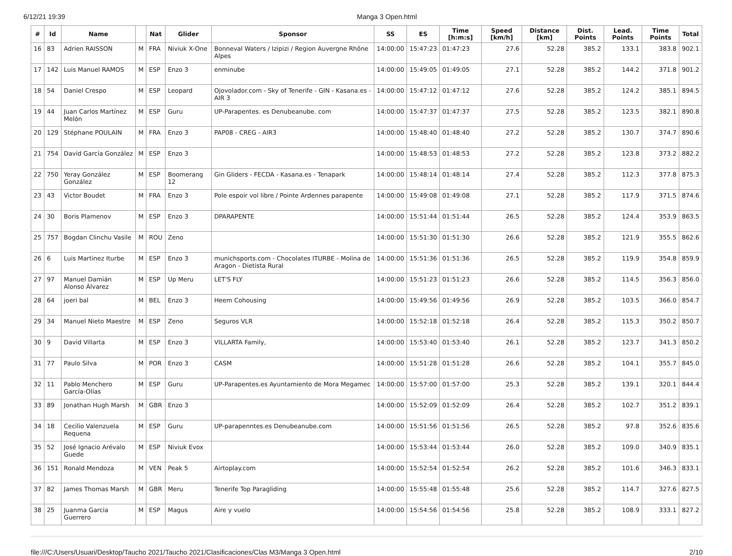6/12/21 19:39 Manga 3 Open.html
| # | Id | Name | | Nat | Glider | Sponsor | SS | ES | Time [h:m:s] | Speed [km/h] | Distance [km] | Dist. Points | Lead. Points | Time Points | Total |
| --- | --- | --- | --- | --- | --- | --- | --- | --- | --- | --- | --- | --- | --- | --- | --- |
| 16 | 83 | Adrien RAISSON | M | FRA | Niviuk X-One | Bonneval Waters / Izipizi / Region Auvergne Rhône Alpes | 14:00:00 | 15:47:23 | 01:47:23 | 27.6 | 52.28 | 385.2 | 133.1 | 383.8 | 902.1 |
| 17 | 142 | Luis Manuel RAMOS | M | ESP | Enzo 3 | enminube | 14:00:00 | 15:49:05 | 01:49:05 | 27.1 | 52.28 | 385.2 | 144.2 | 371.8 | 901.2 |
| 18 | 54 | Daniel Crespo | M | ESP | Leopard | Ojovolador.com - Sky of Tenerife - GIN - Kasana.es - AIR 3 | 14:00:00 | 15:47:12 | 01:47:12 | 27.6 | 52.28 | 385.2 | 124.2 | 385.1 | 894.5 |
| 19 | 44 | Juan Carlos Martínez Melón | M | ESP | Guru | UP-Parapentes. es Denubeanube. com | 14:00:00 | 15:47:37 | 01:47:37 | 27.5 | 52.28 | 385.2 | 123.5 | 382.1 | 890.8 |
| 20 | 129 | Stéphane POULAIN | M | FRA | Enzo 3 | PAP08 - CREG - AIR3 | 14:00:00 | 15:48:40 | 01:48:40 | 27.2 | 52.28 | 385.2 | 130.7 | 374.7 | 890.6 |
| 21 | 754 | David García González | M | ESP | Enzo 3 | | 14:00:00 | 15:48:53 | 01:48:53 | 27.2 | 52.28 | 385.2 | 123.8 | 373.2 | 882.2 |
| 22 | 750 | Yeray González González | M | ESP | Boomerang 12 | Gin Gliders - FECDA - Kasana.es - Tenapark | 14:00:00 | 15:48:14 | 01:48:14 | 27.4 | 52.28 | 385.2 | 112.3 | 377.8 | 875.3 |
| 23 | 43 | Victor Boudet | M | FRA | Enzo 3 | Pole espoir vol libre / Pointe Ardennes parapente | 14:00:00 | 15:49:08 | 01:49:08 | 27.1 | 52.28 | 385.2 | 117.9 | 371.5 | 874.6 |
| 24 | 30 | Boris Plamenov | M | ESP | Enzo 3 | DPARAPENTE | 14:00:00 | 15:51:44 | 01:51:44 | 26.5 | 52.28 | 385.2 | 124.4 | 353.9 | 863.5 |
| 25 | 757 | Bogdan Clinchu Vasile | M | ROU | Zeno | | 14:00:00 | 15:51:30 | 01:51:30 | 26.6 | 52.28 | 385.2 | 121.9 | 355.5 | 862.6 |
| 26 | 6 | Luis Martinez Iturbe | M | ESP | Enzo 3 | munichsports.com - Chocolates ITURBE - Molina de Aragon - Dietista Rural | 14:00:00 | 15:51:36 | 01:51:36 | 26.5 | 52.28 | 385.2 | 119.9 | 354.8 | 859.9 |
| 27 | 97 | Manuel Damián Alonso Álvarez | M | ESP | Up Meru | LET'S FLY | 14:00:00 | 15:51:23 | 01:51:23 | 26.6 | 52.28 | 385.2 | 114.5 | 356.3 | 856.0 |
| 28 | 64 | joeri bal | M | BEL | Enzo 3 | Heem Cohousing | 14:00:00 | 15:49:56 | 01:49:56 | 26.9 | 52.28 | 385.2 | 103.5 | 366.0 | 854.7 |
| 29 | 34 | Manuel Nieto Maestre | M | ESP | Zeno | Seguros VLR | 14:00:00 | 15:52:18 | 01:52:18 | 26.4 | 52.28 | 385.2 | 115.3 | 350.2 | 850.7 |
| 30 | 9 | David Villarta | M | ESP | Enzo 3 | VILLARTA Family, | 14:00:00 | 15:53:40 | 01:53:40 | 26.1 | 52.28 | 385.2 | 123.7 | 341.3 | 850.2 |
| 31 | 77 | Paulo Silva | M | POR | Enzo 3 | CASM | 14:00:00 | 15:51:28 | 01:51:28 | 26.6 | 52.28 | 385.2 | 104.1 | 355.7 | 845.0 |
| 32 | 11 | Pablo Menchero García-Olías | M | ESP | Guru | UP-Parapentes.es Ayuntamiento de Mora Megamec | 14:00:00 | 15:57:00 | 01:57:00 | 25.3 | 52.28 | 385.2 | 139.1 | 320.1 | 844.4 |
| 33 | 89 | Jonathan Hugh Marsh | M | GBR | Enzo 3 | | 14:00:00 | 15:52:09 | 01:52:09 | 26.4 | 52.28 | 385.2 | 102.7 | 351.2 | 839.1 |
| 34 | 18 | Cecilio Valenzuela Requena | M | ESP | Guru | UP-parapenntes.es Denubeanube.com | 14:00:00 | 15:51:56 | 01:51:56 | 26.5 | 52.28 | 385.2 | 97.8 | 352.6 | 835.6 |
| 35 | 52 | José Ignacio Arévalo Guede | M | ESP | Niviuk Evox | | 14:00:00 | 15:53:44 | 01:53:44 | 26.0 | 52.28 | 385.2 | 109.0 | 340.9 | 835.1 |
| 36 | 151 | Ronald Mendoza | M | VEN | Peak 5 | Airtoplay.com | 14:00:00 | 15:52:54 | 01:52:54 | 26.2 | 52.28 | 385.2 | 101.6 | 346.3 | 833.1 |
| 37 | 82 | James Thomas Marsh | M | GBR | Meru | Tenerife Top Paragliding | 14:00:00 | 15:55:48 | 01:55:48 | 25.6 | 52.28 | 385.2 | 114.7 | 327.6 | 827.5 |
| 38 | 25 | Juanma Garcia Guerrero | M | ESP | Magus | Aire y vuelo | 14:00:00 | 15:54:56 | 01:54:56 | 25.8 | 52.28 | 385.2 | 108.9 | 333.1 | 827.2 |
file:///C:/Users/Usuari/Desktop/Taucho 2021/Taucho 2021/Clasificaciones/Clas M3/Manga 3 Open.html 2/10